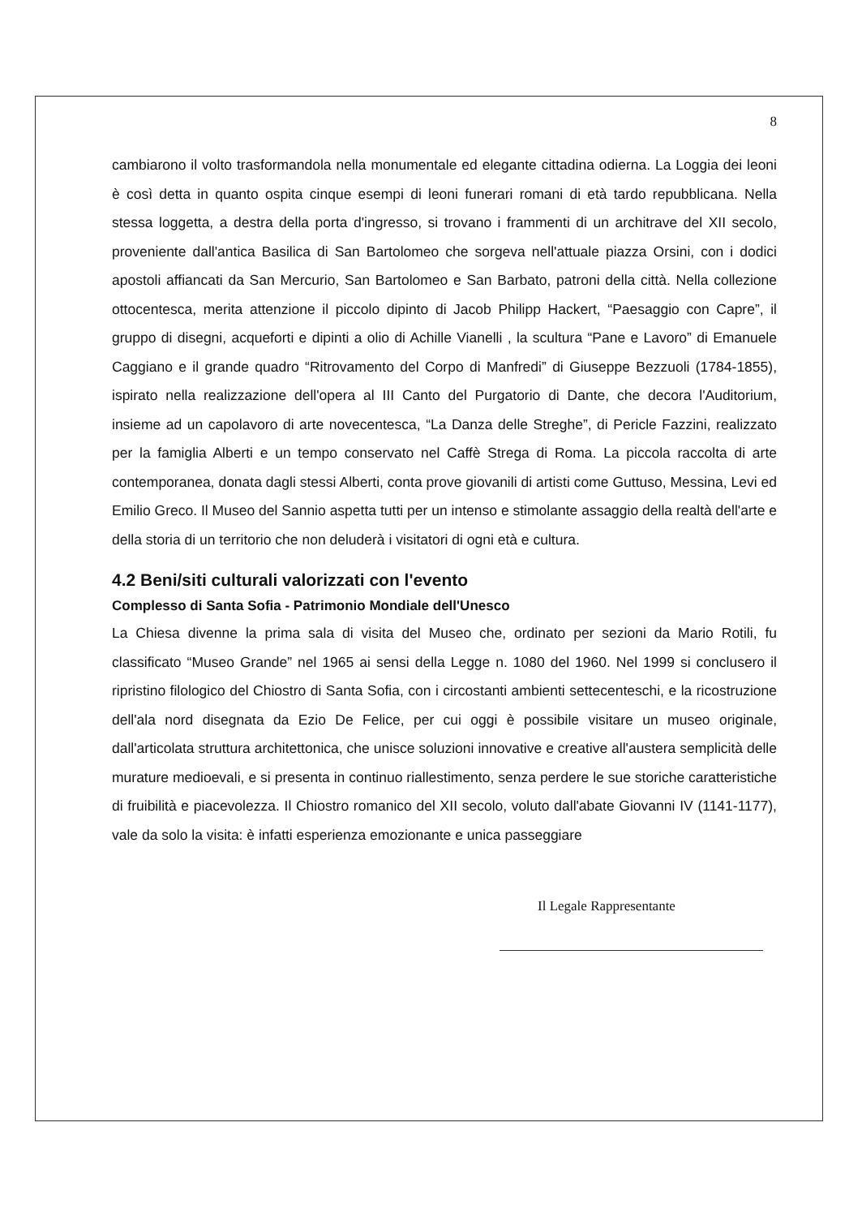8
cambiarono il volto trasformandola nella monumentale ed elegante cittadina odierna. La Loggia dei leoni è così detta in quanto ospita cinque esempi di leoni funerari romani di età tardo repubblicana. Nella stessa loggetta, a destra della porta d'ingresso, si trovano i frammenti di un architrave del XII secolo, proveniente dall'antica Basilica di San Bartolomeo che sorgeva nell'attuale piazza Orsini, con i dodici apostoli affiancati da San Mercurio, San Bartolomeo e San Barbato, patroni della città. Nella collezione ottocentesca, merita attenzione il piccolo dipinto di Jacob Philipp Hackert, “Paesaggio con Capre”, il gruppo di disegni, acqueforti e dipinti a olio di Achille Vianelli , la scultura “Pane e Lavoro” di Emanuele Caggiano e il grande quadro “Ritrovamento del Corpo di Manfredi” di Giuseppe Bezzuoli (1784-1855), ispirato nella realizzazione dell'opera al III Canto del Purgatorio di Dante, che decora l'Auditorium, insieme ad un capolavoro di arte novecentesca, “La Danza delle Streghe”, di Pericle Fazzini, realizzato per la famiglia Alberti e un tempo conservato nel Caffè Strega di Roma. La piccola raccolta di arte contemporanea, donata dagli stessi Alberti, conta prove giovanili di artisti come Guttuso, Messina, Levi ed Emilio Greco. Il Museo del Sannio aspetta tutti per un intenso e stimolante assaggio della realtà dell'arte e della storia di un territorio che non deluderà i visitatori di ogni età e cultura.
4.2 Beni/siti culturali valorizzati con l'evento
Complesso di Santa Sofia - Patrimonio Mondiale dell'Unesco
La Chiesa divenne la prima sala di visita del Museo che, ordinato per sezioni da Mario Rotili, fu classificato “Museo Grande” nel 1965 ai sensi della Legge n. 1080 del 1960. Nel 1999 si conclusero il ripristino filologico del Chiostro di Santa Sofia, con i circostanti ambienti settecenteschi, e la ricostruzione dell'ala nord disegnata da Ezio De Felice, per cui oggi è possibile visitare un museo originale, dall'articolata struttura architettonica, che unisce soluzioni innovative e creative all'austera semplicità delle murature medioevali, e si presenta in continuo riallestimento, senza perdere le sue storiche caratteristiche di fruibilità e piacevolezza. Il Chiostro romanico del XII secolo, voluto dall'abate Giovanni IV (1141-1177), vale da solo la visita: è infatti esperienza emozionante e unica passeggiare
Il Legale Rappresentante